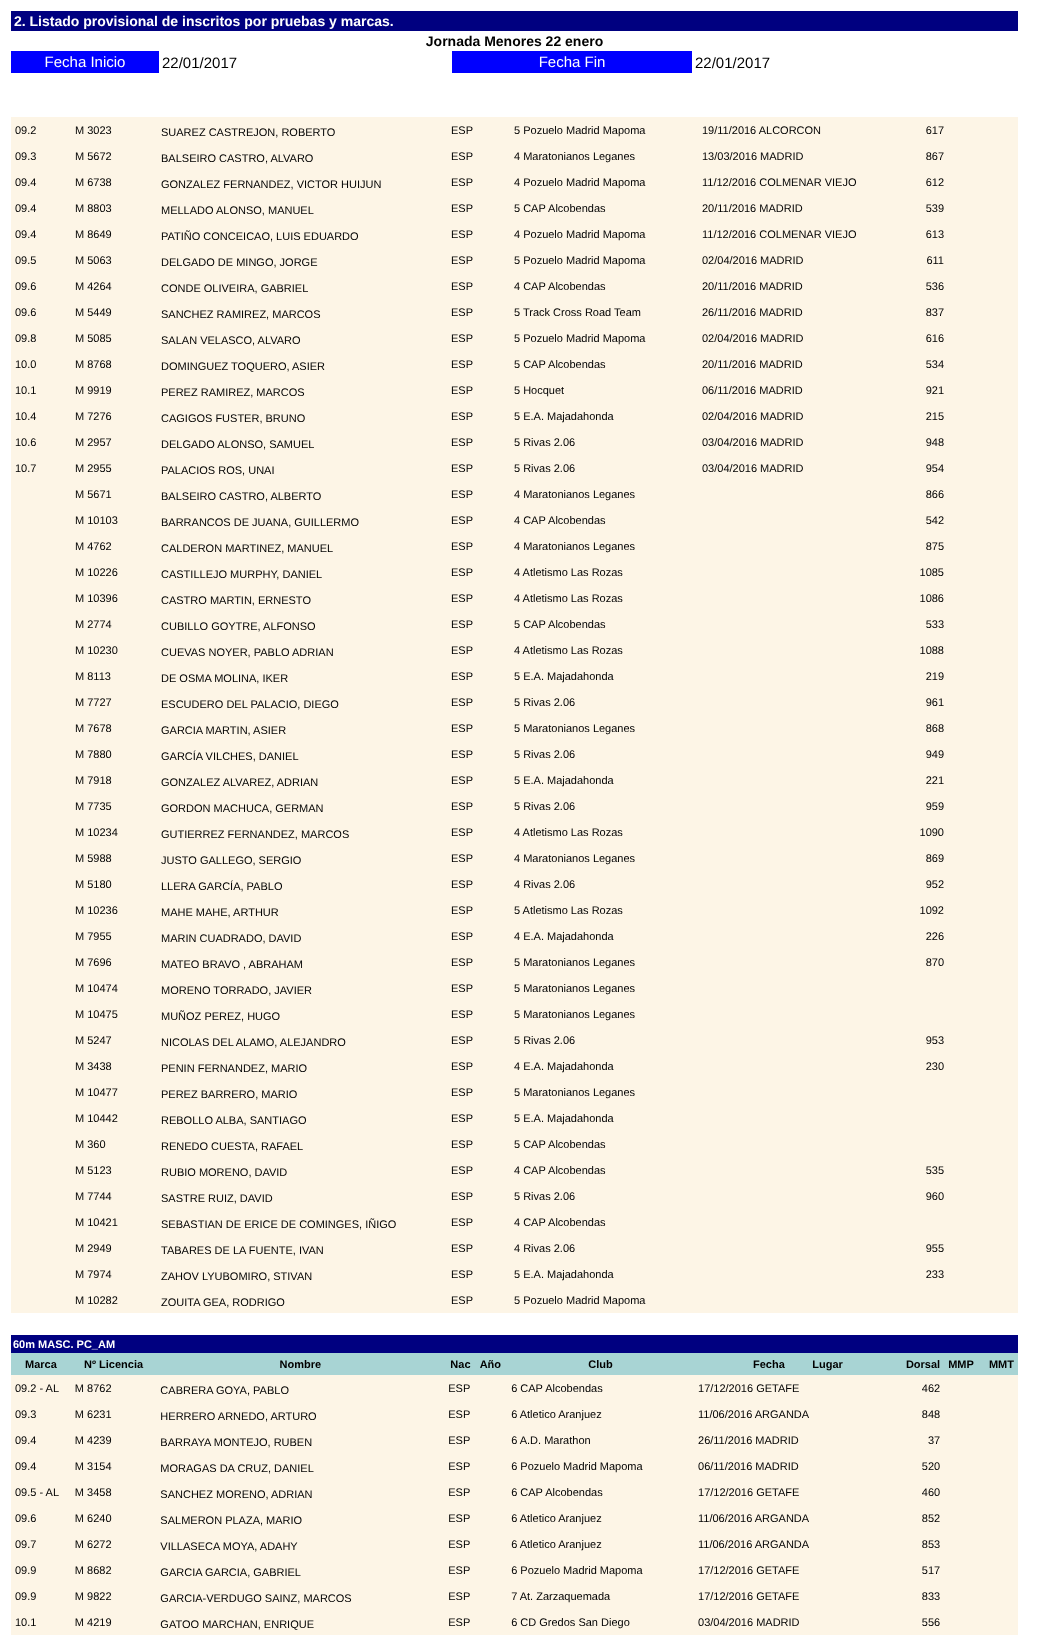2. Listado provisional de inscritos por pruebas y marcas.
Jornada Menores 22 enero
Fecha Inicio
22/01/2017
Fecha Fin
22/01/2017
| 09.2 | M 3023 | SUAREZ CASTREJON, ROBERTO | ESP | 5 Pozuelo Madrid Mapoma | 19/11/2016 ALCORCON | 617 | |
| 09.3 | M 5672 | BALSEIRO CASTRO, ALVARO | ESP | 4 Maratonianos Leganes | 13/03/2016 MADRID | 867 | |
| 09.4 | M 6738 | GONZALEZ FERNANDEZ, VICTOR HUIJUN | ESP | 4 Pozuelo Madrid Mapoma | 11/12/2016 COLMENAR VIEJO | 612 | |
| 09.4 | M 8803 | MELLADO ALONSO, MANUEL | ESP | 5 CAP Alcobendas | 20/11/2016 MADRID | 539 | |
| 09.4 | M 8649 | PATIÑO CONCEICAO, LUIS EDUARDO | ESP | 4 Pozuelo Madrid Mapoma | 11/12/2016 COLMENAR VIEJO | 613 | |
| 09.5 | M 5063 | DELGADO DE MINGO, JORGE | ESP | 5 Pozuelo Madrid Mapoma | 02/04/2016 MADRID | 611 | |
| 09.6 | M 4264 | CONDE OLIVEIRA, GABRIEL | ESP | 4 CAP Alcobendas | 20/11/2016 MADRID | 536 | |
| 09.6 | M 5449 | SANCHEZ RAMIREZ, MARCOS | ESP | 5 Track Cross Road Team | 26/11/2016 MADRID | 837 | |
| 09.8 | M 5085 | SALAN VELASCO, ALVARO | ESP | 5 Pozuelo Madrid Mapoma | 02/04/2016 MADRID | 616 | |
| 10.0 | M 8768 | DOMINGUEZ TOQUERO, ASIER | ESP | 5 CAP Alcobendas | 20/11/2016 MADRID | 534 | |
| 10.1 | M 9919 | PEREZ RAMIREZ, MARCOS | ESP | 5 Hocquet | 06/11/2016 MADRID | 921 | |
| 10.4 | M 7276 | CAGIGOS FUSTER, BRUNO | ESP | 5 E.A. Majadahonda | 02/04/2016 MADRID | 215 | |
| 10.6 | M 2957 | DELGADO ALONSO, SAMUEL | ESP | 5 Rivas 2.06 | 03/04/2016 MADRID | 948 | |
| 10.7 | M 2955 | PALACIOS ROS, UNAI | ESP | 5 Rivas 2.06 | 03/04/2016 MADRID | 954 | |
| | M 5671 | BALSEIRO CASTRO, ALBERTO | ESP | 4 Maratonianos Leganes | | 866 | |
| | M 10103 | BARRANCOS DE JUANA, GUILLERMO | ESP | 4 CAP Alcobendas | | 542 | |
| | M 4762 | CALDERON MARTINEZ, MANUEL | ESP | 4 Maratonianos Leganes | | 875 | |
| | M 10226 | CASTILLEJO MURPHY, DANIEL | ESP | 4 Atletismo Las Rozas | | 1085 | |
| | M 10396 | CASTRO MARTIN, ERNESTO | ESP | 4 Atletismo Las Rozas | | 1086 | |
| | M 2774 | CUBILLO GOYTRE, ALFONSO | ESP | 5 CAP Alcobendas | | 533 | |
| | M 10230 | CUEVAS NOYER, PABLO ADRIAN | ESP | 4 Atletismo Las Rozas | | 1088 | |
| | M 8113 | DE OSMA MOLINA, IKER | ESP | 5 E.A. Majadahonda | | 219 | |
| | M 7727 | ESCUDERO DEL PALACIO, DIEGO | ESP | 5 Rivas 2.06 | | 961 | |
| | M 7678 | GARCIA MARTIN, ASIER | ESP | 5 Maratonianos Leganes | | 868 | |
| | M 7880 | GARCÍA VILCHES, DANIEL | ESP | 5 Rivas 2.06 | | 949 | |
| | M 7918 | GONZALEZ ALVAREZ, ADRIAN | ESP | 5 E.A. Majadahonda | | 221 | |
| | M 7735 | GORDON MACHUCA, GERMAN | ESP | 5 Rivas 2.06 | | 959 | |
| | M 10234 | GUTIERREZ FERNANDEZ, MARCOS | ESP | 4 Atletismo Las Rozas | | 1090 | |
| | M 5988 | JUSTO GALLEGO, SERGIO | ESP | 4 Maratonianos Leganes | | 869 | |
| | M 5180 | LLERA GARCÍA, PABLO | ESP | 4 Rivas 2.06 | | 952 | |
| | M 10236 | MAHE MAHE, ARTHUR | ESP | 5 Atletismo Las Rozas | | 1092 | |
| | M 7955 | MARIN CUADRADO, DAVID | ESP | 4 E.A. Majadahonda | | 226 | |
| | M 7696 | MATEO BRAVO , ABRAHAM | ESP | 5 Maratonianos Leganes | | 870 | |
| | M 10474 | MORENO TORRADO, JAVIER | ESP | 5 Maratonianos Leganes | | | |
| | M 10475 | MUÑOZ PEREZ, HUGO | ESP | 5 Maratonianos Leganes | | | |
| | M 5247 | NICOLAS DEL ALAMO, ALEJANDRO | ESP | 5 Rivas 2.06 | | 953 | |
| | M 3438 | PENIN FERNANDEZ, MARIO | ESP | 4 E.A. Majadahonda | | 230 | |
| | M 10477 | PEREZ BARRERO, MARIO | ESP | 5 Maratonianos Leganes | | | |
| | M 10442 | REBOLLO ALBA, SANTIAGO | ESP | 5 E.A. Majadahonda | | | |
| | M 360 | RENEDO CUESTA, RAFAEL | ESP | 5 CAP Alcobendas | | | |
| | M 5123 | RUBIO MORENO, DAVID | ESP | 4 CAP Alcobendas | | 535 | |
| | M 7744 | SASTRE RUIZ, DAVID | ESP | 5 Rivas 2.06 | | 960 | |
| | M 10421 | SEBASTIAN DE ERICE DE COMINGES, IÑIGO | ESP | 4 CAP Alcobendas | | | |
| | M 2949 | TABARES DE LA FUENTE, IVAN | ESP | 4 Rivas 2.06 | | 955 | |
| | M 7974 | ZAHOV LYUBOMIRO, STIVAN | ESP | 5 E.A. Majadahonda | | 233 | |
| | M 10282 | ZOUITA GEA, RODRIGO | ESP | 5 Pozuelo Madrid Mapoma | | | |
60m MASC. PC_AM
| Marca | Nº Licencia | Nombre | Nac Año | Club | Fecha Lugar | Dorsal | MMP MMT |
| --- | --- | --- | --- | --- | --- | --- | --- |
| 09.2 - AL | M 8762 | CABRERA GOYA, PABLO | ESP | 6 CAP Alcobendas | 17/12/2016 GETAFE | 462 | |
| 09.3 | M 6231 | HERRERO ARNEDO, ARTURO | ESP | 6 Atletico Aranjuez | 11/06/2016 ARGANDA | 848 | |
| 09.4 | M 4239 | BARRAYA MONTEJO, RUBEN | ESP | 6 A.D. Marathon | 26/11/2016 MADRID | 37 | |
| 09.4 | M 3154 | MORAGAS DA CRUZ, DANIEL | ESP | 6 Pozuelo Madrid Mapoma | 06/11/2016 MADRID | 520 | |
| 09.5 - AL | M 3458 | SANCHEZ MORENO, ADRIAN | ESP | 6 CAP Alcobendas | 17/12/2016 GETAFE | 460 | |
| 09.6 | M 6240 | SALMERON PLAZA, MARIO | ESP | 6 Atletico Aranjuez | 11/06/2016 ARGANDA | 852 | |
| 09.7 | M 6272 | VILLASECA MOYA, ADAHY | ESP | 6 Atletico Aranjuez | 11/06/2016 ARGANDA | 853 | |
| 09.9 | M 8682 | GARCIA GARCIA, GABRIEL | ESP | 6 Pozuelo Madrid Mapoma | 17/12/2016 GETAFE | 517 | |
| 09.9 | M 9822 | GARCIA-VERDUGO SAINZ, MARCOS | ESP | 7 At. Zarzaquemada | 17/12/2016 GETAFE | 833 | |
| 10.1 | M 4219 | GATOO MARCHAN, ENRIQUE | ESP | 6 CD Gredos San Diego | 03/04/2016 MADRID | 556 | |